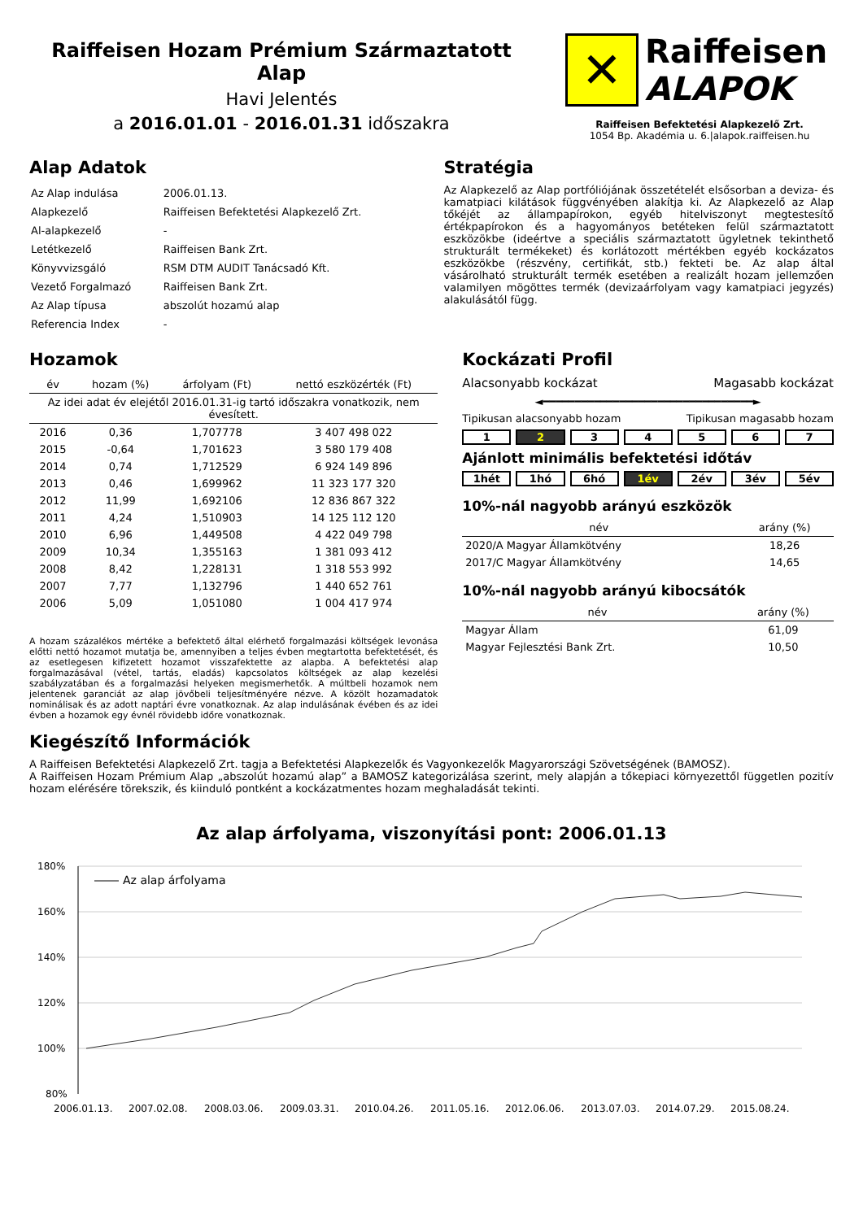Raiffeisen Hozam Prémium Származtatott Alap
Havi Jelentés
a 2016.01.01 - 2016.01.31 időszakra
✕
Raiffeisen
ALAPOK
Raiffeisen Befektetési Alapkezelő Zrt.
1054 Bp. Akadémia u. 6.|alapok.raiffeisen.hu
Alap Adatok
| Az Alap indulása | 2006.01.13. |
| Alapkezelő | Raiffeisen Befektetési Alapkezelő Zrt. |
| Al-alapkezelő | - |
| Letétkezelő | Raiffeisen Bank Zrt. |
| Könyvvizsgáló | RSM DTM AUDIT Tanácsadó Kft. |
| Vezető Forgalmazó | Raiffeisen Bank Zrt. |
| Az Alap típusa | abszolút hozamú alap |
| Referencia Index | - |
Stratégia
Az Alapkezelő az Alap portfóliójának összetételét elsősorban a deviza- és kamatpiaci kilátások függvényében alakítja ki. Az Alapkezelő az Alap tőkéjét az állampapírokon, egyéb hitelviszonyt megtestesítő értékpapírokon és a hagyományos betéteken felül származtatott eszközökbe (ideértve a speciális származtatott ügyletnek tekinthető strukturált termékeket) és korlátozott mértékben egyéb kockázatos eszközökbe (részvény, certifikát, stb.) fekteti be. Az alap által vásárolható strukturált termék esetében a realizált hozam jellemzően valamilyen mögöttes termék (devizaárfolyam vagy kamatpiaci jegyzés) alakulásától függ.
Hozamok
| év | hozam (%) | árfolyam (Ft) | nettó eszközérték (Ft) |
| --- | --- | --- | --- |
| Az idei adat év elejétől 2016.01.31-ig tartó időszakra vonatkozik, nem évesített. | | | |
| 2016 | 0,36 | 1,707778 | 3 407 498 022 |
| 2015 | -0,64 | 1,701623 | 3 580 179 408 |
| 2014 | 0,74 | 1,712529 | 6 924 149 896 |
| 2013 | 0,46 | 1,699962 | 11 323 177 320 |
| 2012 | 11,99 | 1,692106 | 12 836 867 322 |
| 2011 | 4,24 | 1,510903 | 14 125 112 120 |
| 2010 | 6,96 | 1,449508 | 4 422 049 798 |
| 2009 | 10,34 | 1,355163 | 1 381 093 412 |
| 2008 | 8,42 | 1,228131 | 1 318 553 992 |
| 2007 | 7,77 | 1,132796 | 1 440 652 761 |
| 2006 | 5,09 | 1,051080 | 1 004 417 974 |
A hozam százalékos mértéke a befektető által elérhető forgalmazási költségek levonása előtti nettó hozamot mutatja be, amennyiben a teljes évben megtartotta befektetését, és az esetlegesen kifizetett hozamot visszafektette az alapba. A befektetési alap forgalmazásával (vétel, tartás, eladás) kapcsolatos költségek az alap kezelési szabályzatában és a forgalmazási helyeken megismerhetők. A múltbeli hozamok nem jelentenek garanciát az alap jövőbeli teljesítményére nézve. A közölt hozamadatok nominálisak és az adott naptári évre vonatkoznak. Az alap indulásának évében és az idei évben a hozamok egy évnél rövidebb időre vonatkoznak.
Kockázati Profil
Alacsonyabb kockázat Magasabb kockázat
◄━━━━━━━━━━━━━━━━━━━━━━━━━━━━━━━━━►
Tipikusan alacsonyabb hozam Tipikusan magasabb hozam
1 2 34567
Ajánlott minimális befektetési időtáv
1hét 1hó 6hó 1év 2év 3év 5év
10%-nál nagyobb arányú eszközök
| név | arány (%) |
| --- | --- |
| 2020/A Magyar Államkötvény | 18,26 |
| 2017/C Magyar Államkötvény | 14,65 |
10%-nál nagyobb arányú kibocsátók
| név | arány (%) |
| --- | --- |
| Magyar Állam | 61,09 |
| Magyar Fejlesztési Bank Zrt. | 10,50 |
Kiegészítő Információk
A Raiffeisen Befektetési Alapkezelő Zrt. tagja a Befektetési Alapkezelők és Vagyonkezelők Magyarországi Szövetségének (BAMOSZ).
A Raiffeisen Hozam Prémium Alap „abszolút hozamú alap” a BAMOSZ kategorizálása szerint, mely alapján a tőkepiaci környezettől független pozitív hozam elérésére törekszik, és kiinduló pontként a kockázatmentes hozam meghaladását tekinti.
Az alap árfolyama, viszonyítási pont: 2006.01.13
180%
160%
140%
120%
100%
80%
Az alap árfolyama
2006.01.13.
2007.02.08.
2008.03.06.
2009.03.31.
2010.04.26.
2011.05.16.
2012.06.06.
2013.07.03.
2014.07.29.
2015.08.24.